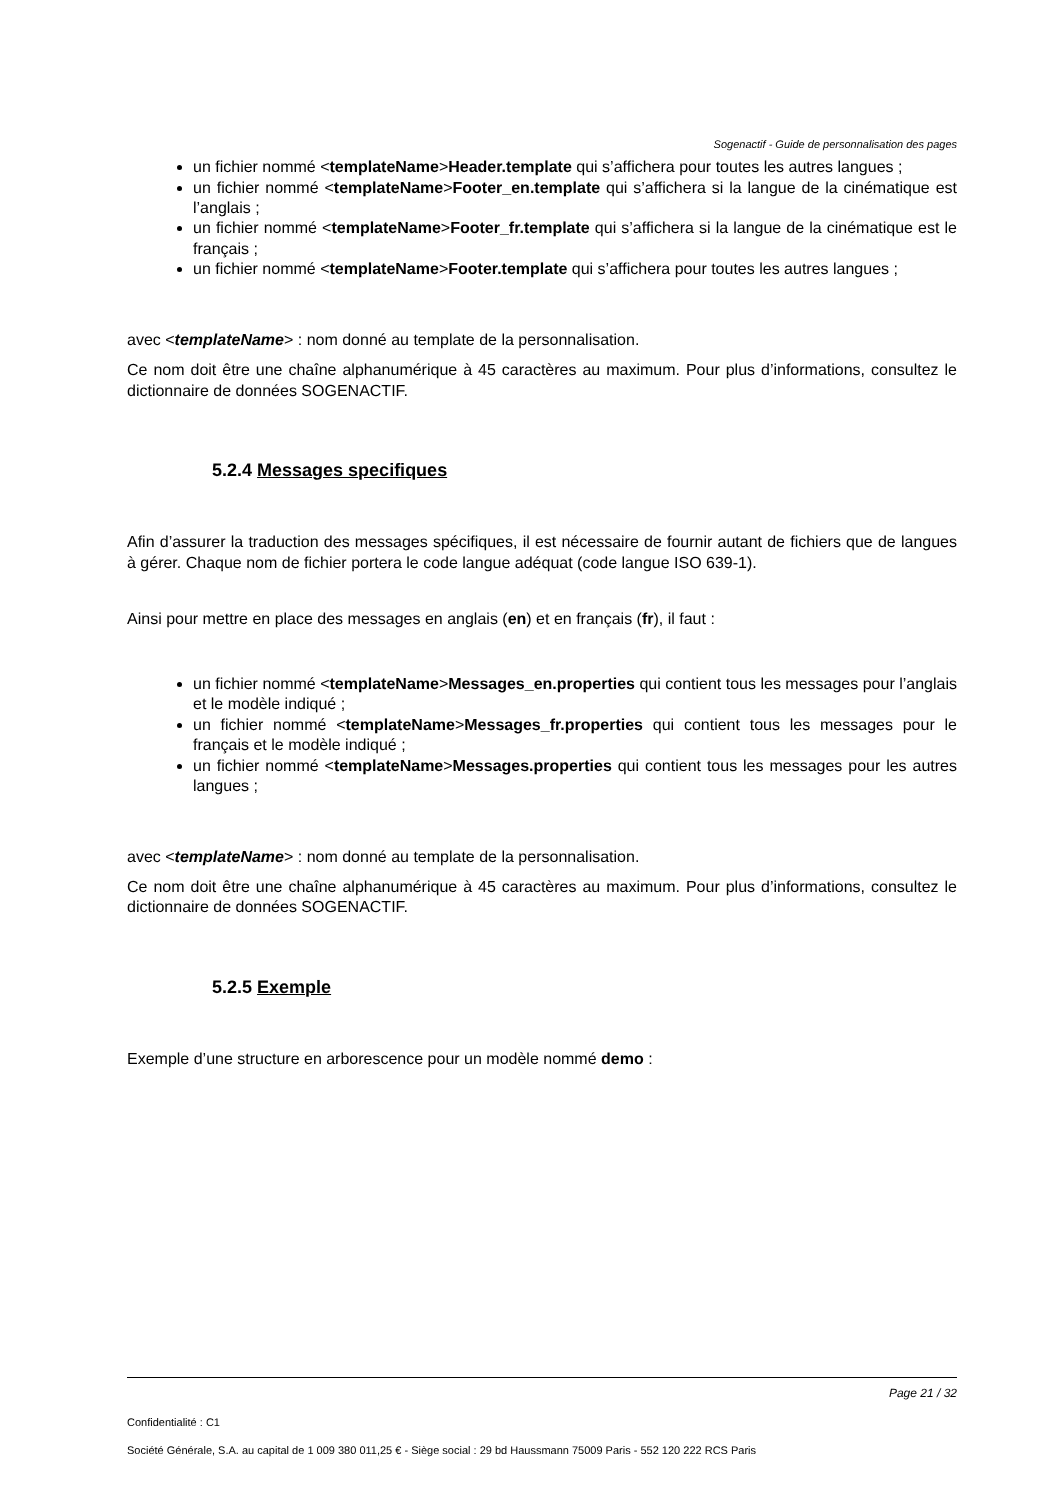Sogenactif - Guide de personnalisation des pages
un fichier nommé <templateName>Header.template qui s’affichera pour toutes les autres langues ;
un fichier nommé <templateName>Footer_en.template qui s’affichera si la langue de la cinématique est l’anglais ;
un fichier nommé <templateName>Footer_fr.template qui s’affichera si la langue de la cinématique est le français ;
un fichier nommé <templateName>Footer.template qui s’affichera pour toutes les autres langues ;
avec <templateName> : nom donné au template de la personnalisation.
Ce nom doit être une chaîne alphanumérique à 45 caractères au maximum. Pour plus d’informations, consultez le dictionnaire de données SOGENACTIF.
5.2.4 Messages specifiques
Afin d’assurer la traduction des messages spécifiques, il est nécessaire de fournir autant de fichiers que de langues à gérer. Chaque nom de fichier portera le code langue adéquat (code langue ISO 639-1).
Ainsi pour mettre en place des messages en anglais (en) et en français (fr), il faut :
un fichier nommé <templateName>Messages_en.properties qui contient tous les messages pour l’anglais et le modèle indiqué ;
un fichier nommé <templateName>Messages_fr.properties qui contient tous les messages pour le français et le modèle indiqué ;
un fichier nommé <templateName>Messages.properties qui contient tous les messages pour les autres langues ;
avec <templateName> : nom donné au template de la personnalisation.
Ce nom doit être une chaîne alphanumérique à 45 caractères au maximum. Pour plus d’informations, consultez le dictionnaire de données SOGENACTIF.
5.2.5 Exemple
Exemple d’une structure en arborescence pour un modèle nommé demo :
Page 21 / 32
Confidentialité : C1
Société Générale, S.A. au capital de 1 009 380 011,25 € - Siège social : 29 bd Haussmann 75009 Paris - 552 120 222 RCS Paris